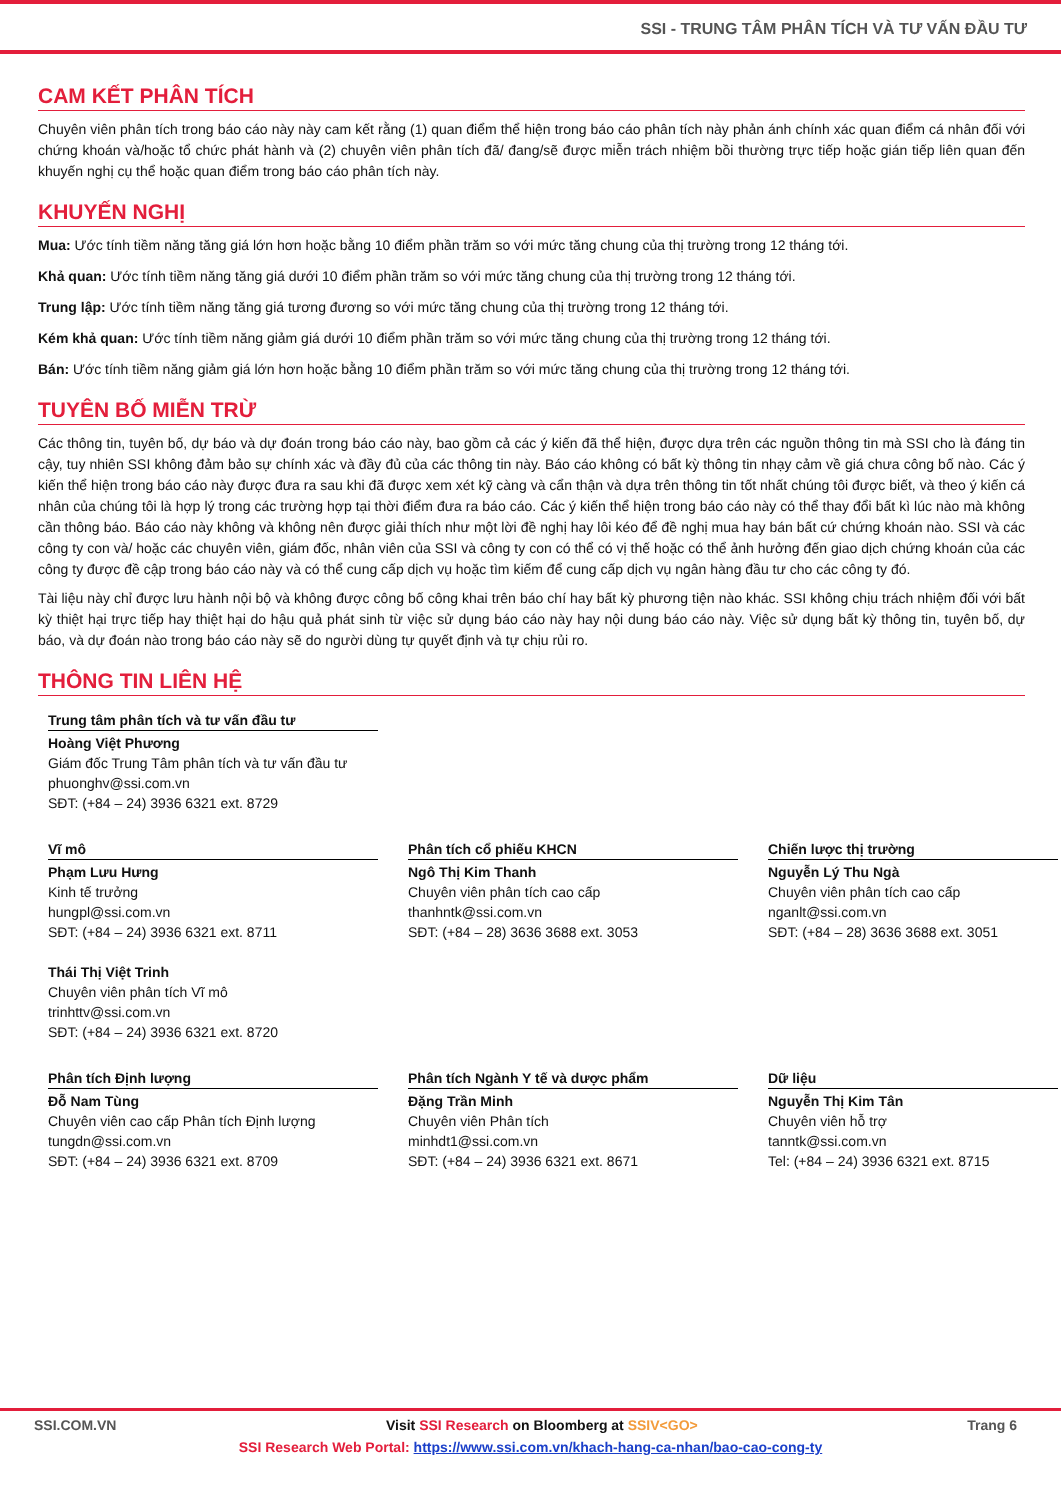SSI - TRUNG TÂM PHÂN TÍCH VÀ TƯ VẤN ĐẦU TƯ
CAM KẾT PHÂN TÍCH
Chuyên viên phân tích trong báo cáo này này cam kết rằng (1) quan điểm thể hiện trong báo cáo phân tích này phản ánh chính xác quan điểm cá nhân đối với chứng khoán và/hoặc tổ chức phát hành và (2) chuyên viên phân tích đã/ đang/sẽ được miễn trách nhiệm bồi thường trực tiếp hoặc gián tiếp liên quan đến khuyến nghị cụ thể hoặc quan điểm trong báo cáo phân tích này.
KHUYẾN NGHỊ
Mua: Ước tính tiềm năng tăng giá lớn hơn hoặc bằng 10 điểm phần trăm so với mức tăng chung của thị trường trong 12 tháng tới.
Khả quan: Ước tính tiềm năng tăng giá dưới 10 điểm phần trăm so với mức tăng chung của thị trường trong 12 tháng tới.
Trung lập: Ước tính tiềm năng tăng giá tương đương so với mức tăng chung của thị trường trong 12 tháng tới.
Kém khả quan: Ước tính tiềm năng giảm giá dưới 10 điểm phần trăm so với mức tăng chung của thị trường trong 12 tháng tới.
Bán: Ước tính tiềm năng giảm giá lớn hơn hoặc bằng 10 điểm phần trăm so với mức tăng chung của thị trường trong 12 tháng tới.
TUYÊN BỐ MIỄN TRỪ
Các thông tin, tuyên bố, dự báo và dự đoán trong báo cáo này, bao gồm cả các ý kiến đã thể hiện, được dựa trên các nguồn thông tin mà SSI cho là đáng tin cậy, tuy nhiên SSI không đảm bảo sự chính xác và đầy đủ của các thông tin này. Báo cáo không có bất kỳ thông tin nhạy cảm về giá chưa công bố nào. Các ý kiến thể hiện trong báo cáo này được đưa ra sau khi đã được xem xét kỹ càng và cẩn thận và dựa trên thông tin tốt nhất chúng tôi được biết, và theo ý kiến cá nhân của chúng tôi là hợp lý trong các trường hợp tại thời điểm đưa ra báo cáo. Các ý kiến thể hiện trong báo cáo này có thể thay đổi bất kì lúc nào mà không cần thông báo. Báo cáo này không và không nên được giải thích như một lời đề nghị hay lôi kéo để đề nghị mua hay bán bất cứ chứng khoán nào. SSI và các công ty con và/ hoặc các chuyên viên, giám đốc, nhân viên của SSI và công ty con có thể có vị thế hoặc có thể ảnh hưởng đến giao dịch chứng khoán của các công ty được đề cập trong báo cáo này và có thể cung cấp dịch vụ hoặc tìm kiếm để cung cấp dịch vụ ngân hàng đầu tư cho các công ty đó.
Tài liệu này chỉ được lưu hành nội bộ và không được công bố công khai trên báo chí hay bất kỳ phương tiện nào khác. SSI không chịu trách nhiệm đối với bất kỳ thiệt hại trực tiếp hay thiệt hại do hậu quả phát sinh từ việc sử dụng báo cáo này hay nội dung báo cáo này. Việc sử dụng bất kỳ thông tin, tuyên bố, dự báo, và dự đoán nào trong báo cáo này sẽ do người dùng tự quyết định và tự chịu rủi ro.
THÔNG TIN LIÊN HỆ
Trung tâm phân tích và tư vấn đầu tư
Hoàng Việt Phương
Giám đốc Trung Tâm phân tích và tư vấn đầu tư
phuonghv@ssi.com.vn
SĐT: (+84 – 24) 3936 6321 ext. 8729
Vĩ mô
Phạm Lưu Hưng
Kinh tế trưởng
hungpl@ssi.com.vn
SĐT: (+84 – 24) 3936 6321 ext. 8711
Thái Thị Việt Trinh
Chuyên viên phân tích Vĩ mô
trinhttv@ssi.com.vn
SĐT: (+84 – 24) 3936 6321 ext. 8720
Phân tích cổ phiếu KHCN
Ngô Thị Kim Thanh
Chuyên viên phân tích cao cấp
thanhntk@ssi.com.vn
SĐT: (+84 – 28) 3636 3688 ext. 3053
Chiến lược thị trường
Nguyễn Lý Thu Ngà
Chuyên viên phân tích cao cấp
nganlt@ssi.com.vn
SĐT: (+84 – 28) 3636 3688 ext. 3051
Phân tích Định lượng
Đỗ Nam Tùng
Chuyên viên cao cấp Phân tích Định lượng
tungdn@ssi.com.vn
SĐT: (+84 – 24) 3936 6321 ext. 8709
Phân tích Ngành Y tế và dược phẩm
Đặng Trần Minh
Chuyên viên Phân tích
minhdt1@ssi.com.vn
SĐT: (+84 – 24) 3936 6321 ext. 8671
Dữ liệu
Nguyễn Thị Kim Tân
Chuyên viên hỗ trợ
tanntk@ssi.com.vn
Tel: (+84 – 24) 3936 6321 ext. 8715
SSI.COM.VN Visit SSI Research on Bloomberg at SSIV<GO> Trang 6
SSI Research Web Portal: https://www.ssi.com.vn/khach-hang-ca-nhan/bao-cao-cong-ty